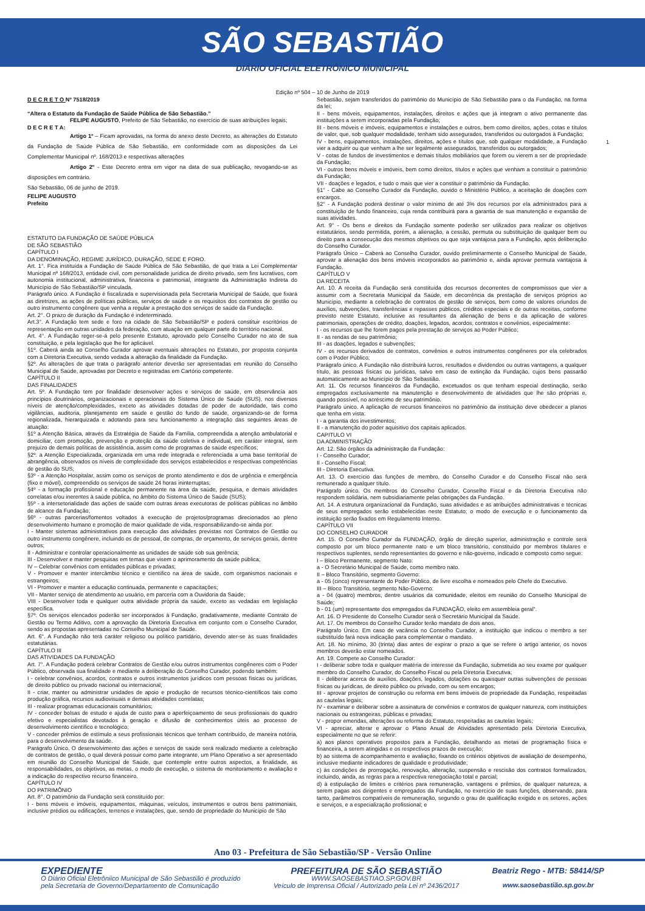SÃO SEBASTIÃO
DIÁRIO OFICIAL ELETRÔNICO MUNICIPAL
Edição nº 504 – 10 de Junho de 2019
D E C R E T O Nº 7518/2019
“Altera o Estatuto da Fundação de Saúde Pública de São Sebastião.”
FELIPE AUGUSTO, Prefeito de São Sebastião, no exercício de suas atribuições legais;
D E C R E T A:
Artigo 1º – Ficam aprovadas, na forma do anexo deste Decreto, as alterações do Estatuto da Fundação de Saúde Pública de São Sebastião, em conformidade com as disposições da Lei Complementar Municipal nº. 168/2013 e respectivas alterações
Artigo 2º - Este Decreto entra em vigor na data de sua publicação, revogando-se as disposições em contrário.
São Sebastião, 06 de junho de 2019.
FELIPE AUGUSTO
Prefeito
ESTATUTO DA FUNDAÇÃO DE SAÚDE PÚBLICA
DE SÃO SEBASTIÃO
CAPÍTULO I
DA DENOMINAÇÃO, REGIME JURÍDICO, DURAÇÃO, SEDE E FORO.
Art. 1°. Fica instituída a Fundação de Saúde Pública de São Sebastião, de que trata a Lei Complementar Municipal nº 168/2013, entidade civil, com personalidade jurídica de direito privado, sem fins lucrativos, com autonomia institucional, administrativa, financeira e patrimonial, integrante da Administração Indireta do Município de São Sebastião/SP vinculada.
Parágrafo único. A Fundação é fiscalizada e supervisionada pela Secretaria Municipal de Saúde, que fixará as diretrizes, as ações de políticas públicas, serviços de saúde e os requisitos dos contratos de gestão ou outro instrumento congênere que venha a regular a prestação dos serviços de saúde da Fundação.
Art. 2°. O prazo de duração da Fundação é indeterminado.
Art.3°. A Fundação tem sede e foro na cidade de São Sebastião/SP e poderá constituir escritórios de representação em outras unidades da federação, com atuação em qualquer parte do território nacional.
Art. 4°. A Fundação reger-se-á pelo presente Estatuto, aprovado pelo Conselho Curador no ato de sua constituição, e pela legislação que lhe for aplicável.
§1º. Caberá ainda ao Conselho Curador aprovar eventuais alterações no Estatuto, por proposta conjunta com a Diretoria Executiva, sendo vedada a alteração da finalidade da Fundação.
§2º. As alterações de que trata o parágrafo anterior deverão ser apresentadas em reunião do Conselho Municipal de Saúde, aprovadas por Decreto e registradas em Cartório competente.
CAPÍTULO II
DAS FINALIDADES
Art. 5º. A Fundação tem por finalidade desenvolver ações e serviços de saúde, em observância aos princípios doutrinários, organizacionais e operacionais do Sistema Único de Saúde (SUS), nos diversos níveis de atenção/complexidades, exceto as atividades dotadas de poder de autoridade, tais como vigilâncias, auditoria, planejamento em saúde e gestão do fundo de saúde, organizando-se de forma regionalizada, hierarquizada e adotando para seu funcionamento a integração das seguintes áreas de atuação:
§1º a Atenção Básica, através da Estratégia de Saúde da Família, compreendida a atenção ambulatorial e domiciliar, com promoção, prevenção e proteção da saúde coletiva e individual, em caráter integral, sem prejuízo de demais políticas de assistência, assim como de programas de saúde específicos;
§2º. a Atenção Especializada, organizada em uma rede integrada e referenciada a uma base territorial de abrangência, observados os níveis de complexidade dos serviços estabelecidos e respectivas competências de gestão do SUS;
§3º - a Atenção Hospitalar, assim como os serviços de pronto atendimento e dos de urgência e emergência (fixo e móvel), compreendido os serviços de saúde 24 horas ininterruptas;
§4º - a formação profissional e educação permanente na área da saúde, pesquisa, e demais atividades correlatas e/ou inerentes à saúde pública, no âmbito do Sistema Único de Saúde (SUS);
§5º - a intersetorialidade das ações de saúde com outras áreas executoras de políticas públicas no âmbito de alcance da Fundação;
§6º - outras parcerias/fomentos voltados à execução de projetos/programas direcionados ao pleno desenvolvimento humano e promoção de maior qualidade de vida, responsabilizando-se ainda por:
I - Manter sistemas administrativos para execução das atividades previstas nos Contratos de Gestão ou outro instrumento congênere, incluindo os de pessoal, de compras, de orçamento, de serviços gerais, dentre outros;
II - Administrar e controlar operacionalmente as unidades de saúde sob sua gerência;
III - Desenvolver e manter pesquisas em temas que visem o aprimoramento da saúde pública;
IV – Celebrar convênios com entidades públicas e privadas;
V - Promover e manter intercâmbio técnico e científico na área de saúde, com organismos nacionais e estrangeiros;
VI - Promover e manter a educação continuada, permanente e capacitações;
VII - Manter serviço de atendimento ao usuário, em parceria com a Ouvidoria da Saúde;
VIII - Desenvolver toda e qualquer outra atividade própria da saúde, exceto as vedadas em legislação específica.
§7º. Os serviços elencados poderão ser incorporados à Fundação, gradativamente, mediante Contrato de Gestão ou Termo Aditivo, com a aprovação da Diretoria Executiva em conjunto com o Conselho Curador, sendo as propostas apresentadas no Conselho Municipal de Saúde.
Art. 6°. A Fundação não terá caráter religioso ou político partidário, devendo ater-se às suas finalidades estatutárias.
CAPÍTULO III
DAS ATIVIDADES DA FUNDAÇÃO
Art. 7°. A Fundação poderá celebrar Contratos de Gestão e/ou outros instrumentos congêneres com o Poder Público, observada sua finalidade e mediante a deliberação do Conselho Curador, podendo também:
I - celebrar convênios, acordos, contratos e outros instrumentos jurídicos com pessoas físicas ou jurídicas, de direito público ou privado nacional ou internacional;
II - criar, manter ou administrar unidades de apoio e produção de recursos técnico-científicos tais como produção gráfica, recursos audiovisuais e demais atividades correlatas;
III - realizar programas educacionais comunitários;
IV - conceder bolsas de estudo e ajuda de custo para o aperfeiçoamento de seus profissionais do quadro efetivo e especialistas devotados à geração e difusão de conhecimentos úteis ao processo de desenvolvimento científico e tecnológico;
V - conceder prêmios de estímulo a seus profissionais técnicos que tenham contribuído, de maneira notória, para o desenvolvimento da saúde.
Parágrafo Único. O desenvolvimento das ações e serviços de saúde será realizado mediante a celebração de contratos de gestão, o qual deverá possuir como parte integrante, um Plano Operativo a ser apresentado em reunião do Conselho Municipal de Saúde, que contemple entre outros aspectos, a finalidade, as responsabilidades, os objetivos, as metas, o modo de execução, o sistema de monitoramento e avaliação e a indicação do respectivo recurso financeiro.
CAPÍTULO IV
DO PATRIMÔNIO
Art. 8°. O patrimônio da Fundação será constituído por:
I - bens móveis e imóveis, equipamentos, máquinas, veículos, instrumentos e outros bens patrimoniais, inclusive prédios ou edificações, terrenos e instalações, que, sendo de propriedade do Município de São
Sebastião, sejam transferidos do patrimônio do Município de São Sebastião para o da Fundação, na forma da lei;
II - bens móveis, equipamentos, instalações, direitos e ações que já integram o ativo permanente das instituições a serem incorporadas pela Fundação;
III - bens móveis e imóveis, equipamentos e instalações e outros, bem como direitos, ações, cotas e títulos de valor, que, sob qualquer modalidade, tenham sido assegurados, transferidos ou outorgados à Fundação;
IV - bens, equipamentos, instalações, direitos, ações e títulos que, sob qualquer modalidade, a Fundação vier a adquirir ou que venham a lhe ser legalmente assegurados, transferidos ou outorgados;
V - cotas de fundos de investimentos e demais títulos mobiliários que forem ou vierem a ser de propriedade da Fundação;
VI - outros bens móveis e imóveis, bem como direitos, títulos e ações que venham a constituir o patrimônio da Fundação;
VII - doações e legados, e tudo o mais que vier a constituir o patrimônio da Fundação.
§1° - Cabe ao Conselho Curador da Fundação, ouvido o Ministério Público, a aceitação de doações com encargos.
§2° - A Fundação poderá destinar o valor mínimo de até 3% dos recursos por ela administrados para a constituição de fundo financeiro, cuja renda contribuirá para a garantia de sua manutenção e expansão de suas atividades.
Art. 9° - Os bens e direitos da Fundação somente poderão ser utilizados para realizar os objetivos estatutários, sendo permitida, porém, a alienação, a cessão, permuta ou substituição de qualquer bem ou direito para a consecução dos mesmos objetivos ou que seja vantajosa para a Fundação, após deliberação do Conselho Curador.
Parágrafo Único – Caberá ao Conselho Curador, ouvido preliminarmente o Conselho Municipal de Saúde, aprovar a alienação dos bens imóveis incorporados ao patrimônio e, ainda aprovar permuta vantajosa à Fundação.
CAPÍTULO V
DA RECEITA
Art. 10. A receita da Fundação será constituída dos recursos decorrentes de compromissos que vier a assumir com a Secretaria Municipal da Saúde, em decorrência da prestação de serviços próprios ao Município, mediante a celebração de contratos de gestão de serviços, bem como de valores oriundos de auxílios, subvenções, transferências e repasses públicos, créditos especiais e de outras receitas, conforme previsto neste Estatuto, inclusive as resultantes da alienação de bens e da aplicação de valores patrimoniais, operações de crédito, doações, legados, acordos, contratos e convênios, especialmente:
I - os recursos que lhe forem pagos pela prestação de serviços ao Poder Público;
II - as rendas de seu patrimônio;
III - as doações, legados e subvenções;
IV - os recursos derivados de contratos, convênios e outros instrumentos congêneres por ela celebrados com o Poder Público;
Parágrafo único. A Fundação não distribuirá lucros, resultados e dividendos ou outras vantagens, a qualquer título, às pessoas físicas ou jurídicas, salvo em caso de extinção da Fundação, cujos bens passarão automaticamente ao Município de São Sebastião.
Art. 11. Os recursos financeiros da Fundação, excetuados os que tenham especial destinação, serão empregados exclusivamente na manutenção e desenvolvimento de atividades que lhe são próprias e, quando possível, no acréscimo de seu patrimônio.
Parágrafo único. A aplicação de recursos financeiros no patrimônio da instituição deve obedecer a planos que tenha em vista:
I - a garantia dos investimentos;
II - a manutenção do poder aquisitivo dos capitais aplicados.
CAPITULO VI
DA ADMINISTRAÇÃO
Art. 12. São órgãos da administração da Fundação:
I - Conselho Curador;
II - Conselho Fiscal;
III - Diretoria Executiva.
Art. 13. O exercício das funções de membro, do Conselho Curador e do Conselho Fiscal não será remunerado a qualquer título.
Parágrafo único. Os membros do Conselho Curador, Conselho Fiscal e da Diretoria Executiva não respondem solidária, nem subsidiariamente pelas obrigações da Fundação.
Art. 14. A estrutura organizacional da Fundação, suas atividades e as atribuições administrativas e técnicas de seus empregados serão estabelecidas neste Estatuto; o modo de execução e o funcionamento da instituição serão fixados em Regulamento Interno.
CAPÍTULO VII
DO CONSELHO CURADOR
Art. 15. O Conselho Curador da FUNDAÇÃO, órgão de direção superior, administração e controle será composto por um bloco permanente nato e um bloco transitório, constituído por membros titulares e respectivos suplentes, sendo representantes do governo e não-governo, indicado e composto como segue:
I – Bloco Permanente, segmento Nato:
a - O Secretário Municipal de Saúde, como membro nato.
II – Bloco Transitório, segmento Governo:
a - 05 (cinco) representante do Poder Público, de livre escolha e nomeados pelo Chefe do Executivo.
III – Bloco Transitório, segmento Não-Governo:
a - 04 (quatro) membros, dentre usuários da comunidade, eleitos em reunião do Conselho Municipal de Saúde;
b - 01 (um) representante dos empregados da FUNDAÇÃO, eleito em assembleia geral”.
Art. 16. O Presidente do Conselho Curador será o Secretário Municipal da Saúde.
Art. 17. Os membros do Conselho Curador terão mandato de dois anos.
Parágrafo Único. Em caso de vacância no Conselho Curador, a instituição que indicou o membro a ser substituído fará nova indicação para complementar o mandato.
Art. 18. No mínimo, 30 (trinta) dias antes de expirar o prazo a que se refere o artigo anterior, os novos membros deverão estar nomeados.
Art. 19. Compete ao Conselho Curador:
I - deliberar sobre toda e qualquer matéria de interesse da Fundação, submetida ao seu exame por qualquer membro do Conselho Curador, do Conselho Fiscal ou pela Diretoria Executiva;
II - deliberar acerca de auxílios, doações, legados, dotações ou quaisquer outras subvenções de pessoas físicas ou jurídicas, de direito público ou privado, com ou sem encargos;
III - aprovar projetos de construção ou reforma em bens imóveis de propriedade da Fundação, respeitadas as cautelas legais;
IV - examinar e deliberar sobre a assinatura de convênios e contratos de qualquer natureza, com instituições nacionais ou estrangeiras, públicas e privadas;
V - propor emendas, alterações ou reforma do Estatuto, respeitadas as cautelas legais;
VI - apreciar, alterar e aprovar o Plano Anual de Atividades apresentado pela Diretoria Executiva, especialmente no que se referir:
a) aos planos operativos propostos para a Fundação, detalhando as metas de programação física e financeira, a serem atingidas e os respectivos prazos de execução;
b) ao sistema de acompanhamento e avaliação, fixando os critérios objetivos de avaliação de desempenho, inclusive mediante indicadores de qualidade e produtividade;
c) às condições de prorrogação, renovação, alteração, suspensão e rescisão dos contratos formalizados, incluindo, ainda, as regras para a respectiva renegociação total e parcial;
d) à estipulação de limites e critérios para remuneração, vantagens e prêmios, de qualquer natureza, a serem pagas aos dirigentes e empregados da Fundação, no exercício de suas funções, observando, para tanto, parâmetros compatíveis de remuneração, segundo o grau de qualificação exigido e os setores, ações e serviços, e a especialização profissional; e
1
Ano 03 - Prefeitura de São Sebastião/SP - Versão Online
EXPEDIENTE
O Diário Oficial Eletrôniico Municipal de São Sebastião é produzido
pela Secretaria de Governo/Departamento de Comunicação
PREFEITURA DE SÃO SEBASTIÃO
WWW.SAOSEBASTIAO.SP.GOV.BR
Veículo de Imprensa Oficial / Autorizado pela Lei nº 2436/2017
Beatriz Rego - MTB: 58414/SP
www.saosebastião.sp.gov.br